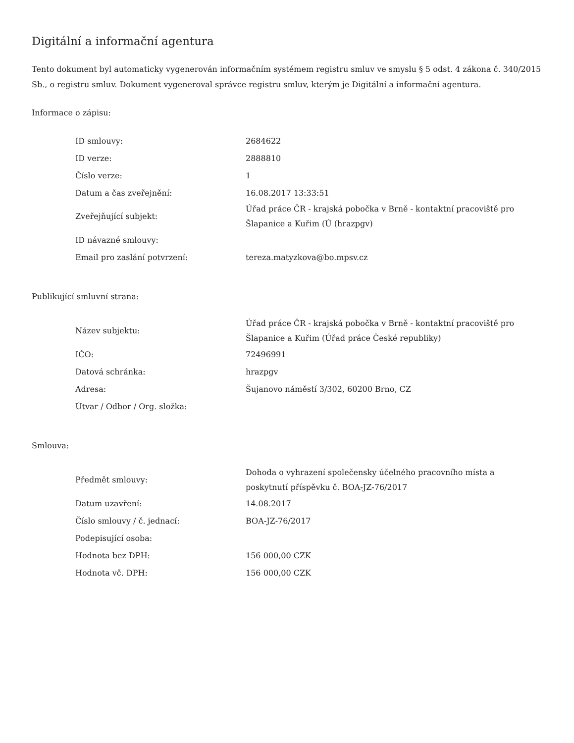Digitální a informační agentura
Tento dokument byl automaticky vygenerován informačním systémem registru smluv ve smyslu § 5 odst. 4 zákona č. 340/2015 Sb., o registru smluv. Dokument vygeneroval správce registru smluv, kterým je Digitální a informační agentura.
Informace o zápisu:
| ID smlouvy: | 2684622 |
| ID verze: | 2888810 |
| Číslo verze: | 1 |
| Datum a čas zveřejnění: | 16.08.2017 13:33:51 |
| Zveřejňující subjekt: | Úřad práce ČR - krajská pobočka v Brně - kontaktní pracoviště pro Šlapanice a Kuřim (Ú (hrazpgv) |
| ID návazné smlouvy: | |
| Email pro zaslání potvrzení: | tereza.matyzkova@bo.mpsv.cz |
Publikující smluvní strana:
| Název subjektu: | Úřad práce ČR - krajská pobočka v Brně - kontaktní pracoviště pro Šlapanice a Kuřim (Úřad práce České republiky) |
| IČO: | 72496991 |
| Datová schránka: | hrazpgv |
| Adresa: | Šujanovo náměstí 3/302, 60200 Brno, CZ |
| Útvar / Odbor / Org. složka: | |
Smlouva:
| Předmět smlouvy: | Dohoda o vyhrazení společensky účelného pracovního místa a poskytnutí příspěvku č. BOA-JZ-76/2017 |
| Datum uzavření: | 14.08.2017 |
| Číslo smlouvy / č. jednací: | BOA-JZ-76/2017 |
| Podepisující osoba: | |
| Hodnota bez DPH: | 156 000,00 CZK |
| Hodnota vč. DPH: | 156 000,00 CZK |